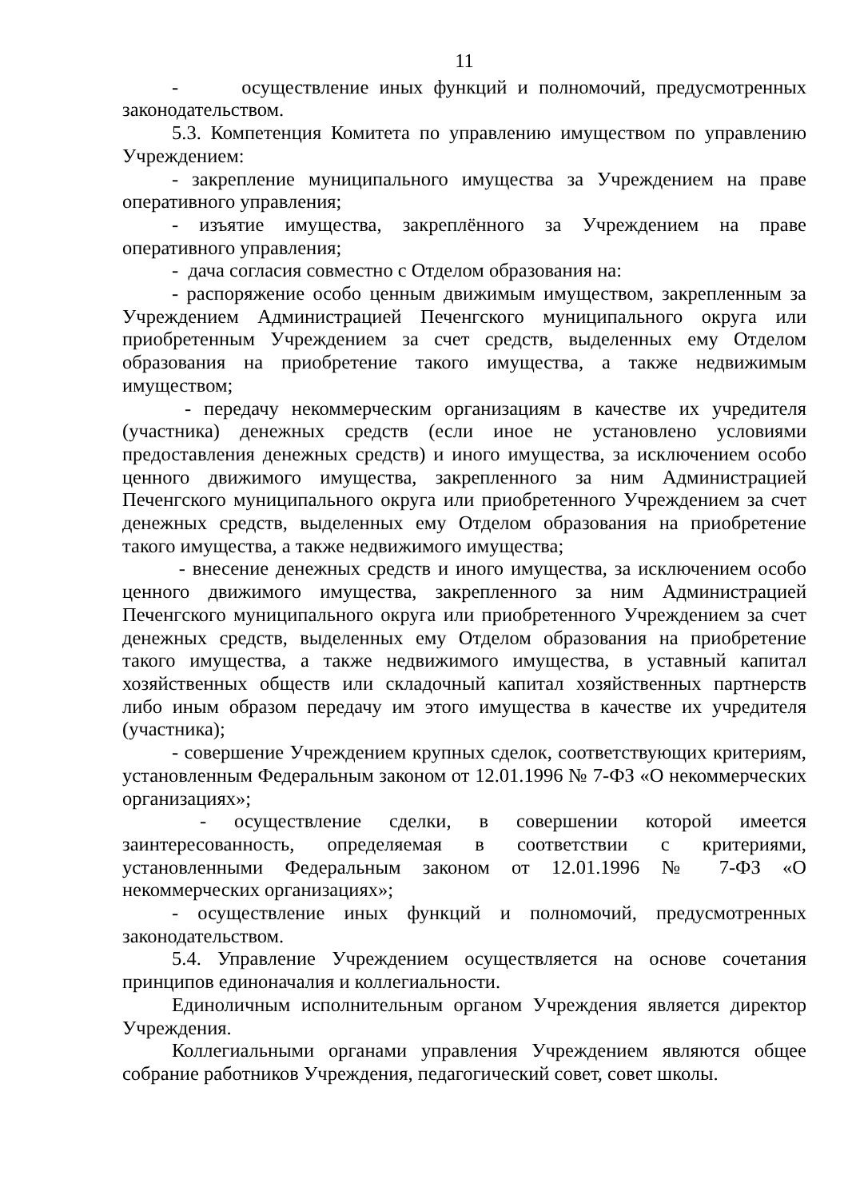11
- осуществление иных функций и полномочий, предусмотренных законодательством.
5.3. Компетенция Комитета по управлению имуществом по управлению Учреждением:
- закрепление муниципального имущества за Учреждением на праве оперативного управления;
- изъятие имущества, закреплённого за Учреждением на праве оперативного управления;
- дача согласия совместно с Отделом образования на:
- распоряжение особо ценным движимым имуществом, закрепленным за Учреждением Администрацией Печенгского муниципального округа или приобретенным Учреждением за счет средств, выделенных ему Отделом образования на приобретение такого имущества, а также недвижимым имуществом;
- передачу некоммерческим организациям в качестве их учредителя (участника) денежных средств (если иное не установлено условиями предоставления денежных средств) и иного имущества, за исключением особо ценного движимого имущества, закрепленного за ним Администрацией Печенгского муниципального округа или приобретенного Учреждением за счет денежных средств, выделенных ему Отделом образования на приобретение такого имущества, а также недвижимого имущества;
- внесение денежных средств и иного имущества, за исключением особо ценного движимого имущества, закрепленного за ним Администрацией Печенгского муниципального округа или приобретенного Учреждением за счет денежных средств, выделенных ему Отделом образования на приобретение такого имущества, а также недвижимого имущества, в уставный капитал хозяйственных обществ или складочный капитал хозяйственных партнерств либо иным образом передачу им этого имущества в качестве их учредителя (участника);
- совершение Учреждением крупных сделок, соответствующих критериям, установленным Федеральным законом от 12.01.1996 № 7-ФЗ «О некоммерческих организациях»;
- осуществление сделки, в совершении которой имеется заинтересованность, определяемая в соответствии с критериями, установленными Федеральным законом от 12.01.1996 № 7-ФЗ «О некоммерческих организациях»;
- осуществление иных функций и полномочий, предусмотренных законодательством.
5.4. Управление Учреждением осуществляется на основе сочетания принципов единоначалия и коллегиальности.
Единоличным исполнительным органом Учреждения является директор Учреждения.
Коллегиальными органами управления Учреждением являются общее собрание работников Учреждения, педагогический совет, совет школы.